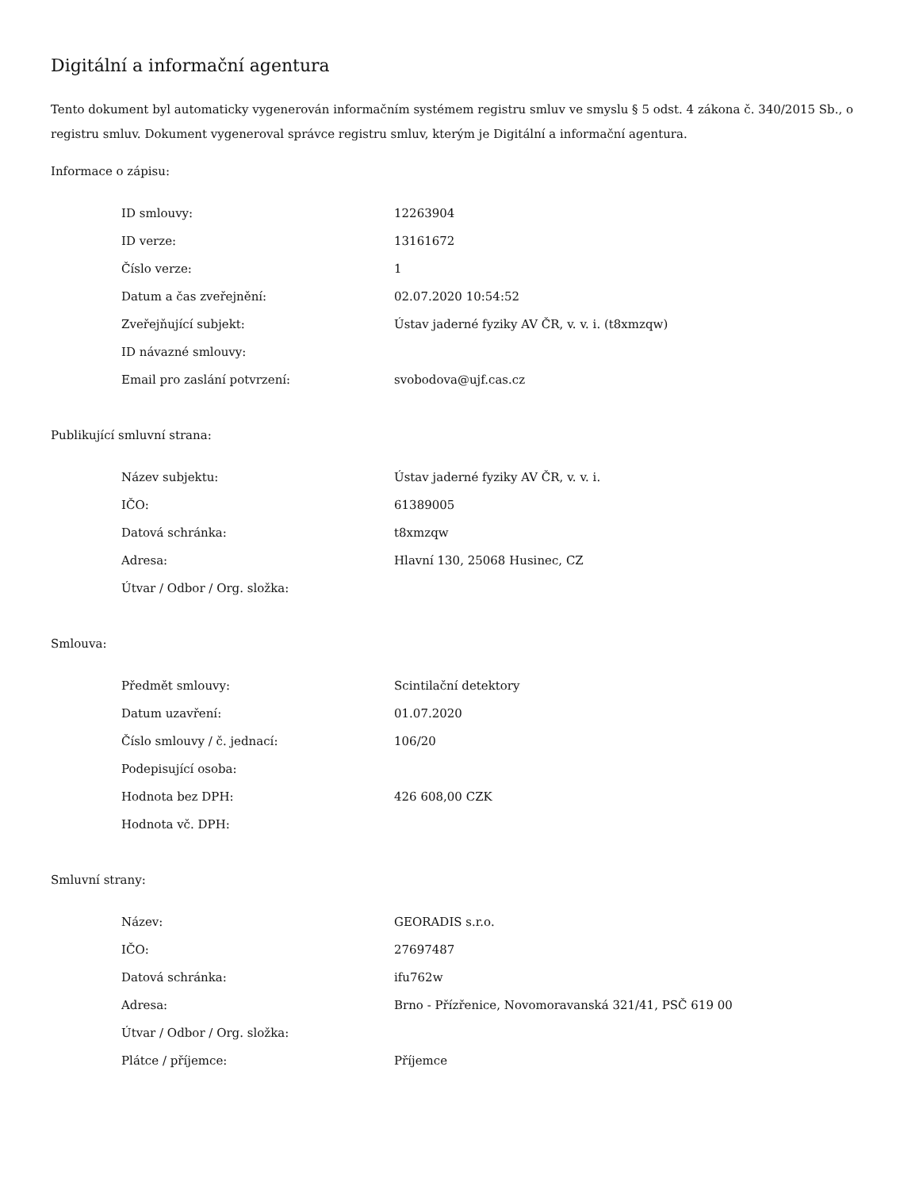Digitální a informační agentura
Tento dokument byl automaticky vygenerován informačním systémem registru smluv ve smyslu § 5 odst. 4 zákona č. 340/2015 Sb., o registru smluv. Dokument vygeneroval správce registru smluv, kterým je Digitální a informační agentura.
Informace o zápisu:
| ID smlouvy: | 12263904 |
| ID verze: | 13161672 |
| Číslo verze: | 1 |
| Datum a čas zveřejnění: | 02.07.2020 10:54:52 |
| Zveřejňující subjekt: | Ústav jaderné fyziky AV ČR, v. v. i. (t8xmzqw) |
| ID návazné smlouvy: | |
| Email pro zaslání potvrzení: | svobodova@ujf.cas.cz |
Publikující smluvní strana:
| Název subjektu: | Ústav jaderné fyziky AV ČR, v. v. i. |
| IČO: | 61389005 |
| Datová schránka: | t8xmzqw |
| Adresa: | Hlavní 130, 25068 Husinec, CZ |
| Útvar / Odbor / Org. složka: | |
Smlouva:
| Předmět smlouvy: | Scintilační detektory |
| Datum uzavření: | 01.07.2020 |
| Číslo smlouvy / č. jednací: | 106/20 |
| Podepisující osoba: | |
| Hodnota bez DPH: | 426 608,00 CZK |
| Hodnota vč. DPH: | |
Smluvní strany:
| Název: | GEORADIS s.r.o. |
| IČO: | 27697487 |
| Datová schránka: | ifu762w |
| Adresa: | Brno - Přízřenice, Novomoravanská 321/41, PSČ 619 00 |
| Útvar / Odbor / Org. složka: | |
| Plátce / příjemce: | Příjemce |